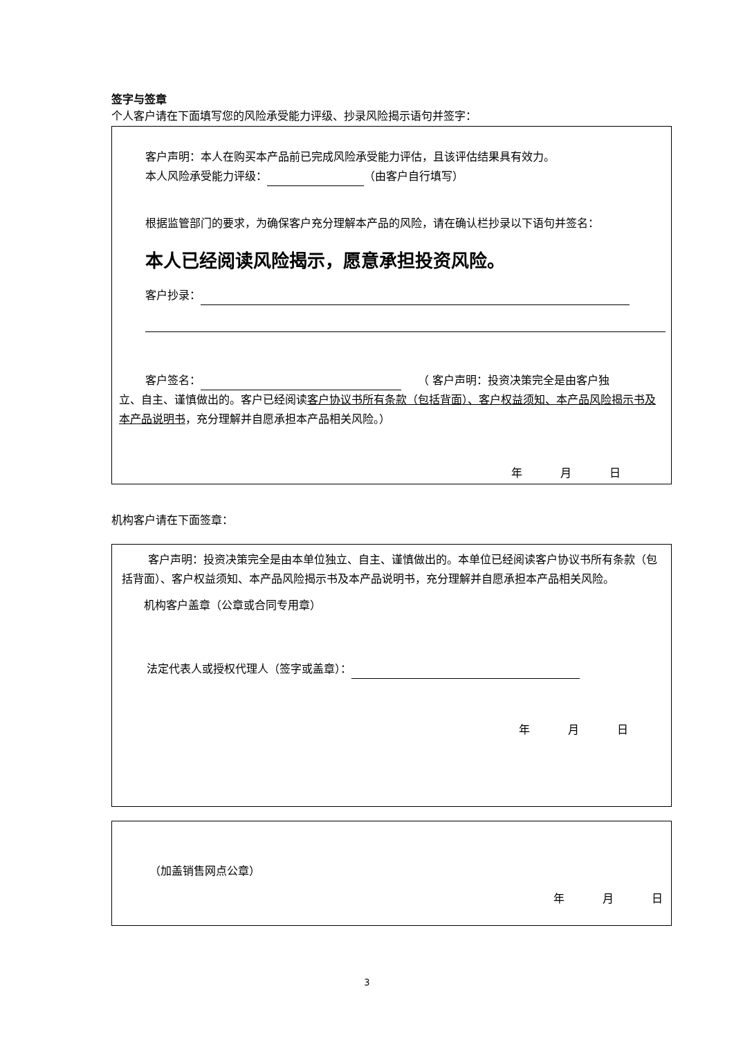签字与签章
个人客户请在下面填写您的风险承受能力评级、抄录风险揭示语句并签字：
客户声明：本人在购买本产品前已完成风险承受能力评估，且该评估结果具有效力。
本人风险承受能力评级： （由客户自行填写）
根据监管部门的要求，为确保客户充分理解本产品的风险，请在确认栏抄录以下语句并签名：
本人已经阅读风险揭示，愿意承担投资风险。
客户抄录：
客户签名：　　（ 客户声明：投资决策完全是由客户独
立、自主、谨慎做出的。客户已经阅读客户协议书所有条款（包括背面）、客户权益须知、本产品风险揭示书及本产品说明书，充分理解并自愿承担本产品相关风险。）
年 月 日
机构客户请在下面签章：
客户声明：投资决策完全是由本单位独立、自主、谨慎做出的。本单位已经阅读客户协议书所有条款（包括背面）、客户权益须知、本产品风险揭示书及本产品说明书，充分理解并自愿承担本产品相关风险。
机构客户盖章（公章或合同专用章）
法定代表人或授权代理人（签字或盖章）：
年 月 日
（加盖销售网点公章）
年 月 日
3